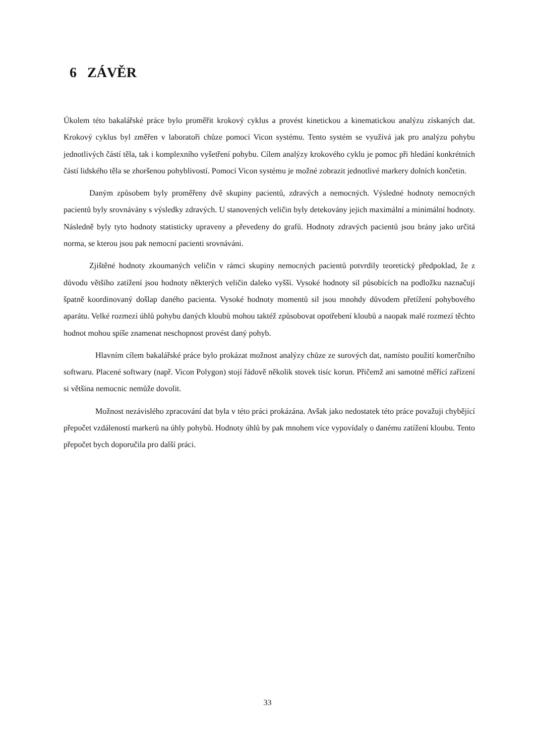6 ZÁVĚR
Úkolem této bakalářské práce bylo proměřit krokový cyklus a provést kinetickou a kinematickou analýzu získaných dat. Krokový cyklus byl změřen v laboratoři chůze pomocí Vicon systému. Tento systém se využívá jak pro analýzu pohybu jednotlivých částí těla, tak i komplexního vyšetření pohybu. Cílem analýzy krokového cyklu je pomoc při hledání konkrétních částí lidského těla se zhoršenou pohyblivostí. Pomocí Vicon systému je možné zobrazit jednotlivé markery dolních končetin.
Daným způsobem byly proměřeny dvě skupiny pacientů, zdravých a nemocných. Výsledné hodnoty nemocných pacientů byly srovnávány s výsledky zdravých. U stanovených veličin byly detekovány jejich maximální a minimální hodnoty. Následně byly tyto hodnoty statisticky upraveny a převedeny do grafů. Hodnoty zdravých pacientů jsou brány jako určitá norma, se kterou jsou pak nemocní pacienti srovnáváni.
Zjištěné hodnoty zkoumaných veličin v rámci skupiny nemocných pacientů potvrdily teoretický předpoklad, že z důvodu většího zatížení jsou hodnoty některých veličin daleko vyšší. Vysoké hodnoty sil působících na podložku naznačují špatně koordinovaný došlap daného pacienta. Vysoké hodnoty momentů sil jsou mnohdy důvodem přetížení pohybového aparátu. Velké rozmezí úhlů pohybu daných kloubů mohou taktéž způsobovat opotřebení kloubů a naopak malé rozmezí těchto hodnot mohou spíše znamenat neschopnost provést daný pohyb.
Hlavním cílem bakalářské práce bylo prokázat možnost analýzy chůze ze surových dat, namísto použití komerčního softwaru. Placené softwary (např. Vicon Polygon) stojí řádově několik stovek tisíc korun. Přičemž ani samotné měřící zařízení si většina nemocnic nemůže dovolit.
Možnost nezávislého zpracování dat byla v této práci prokázána. Avšak jako nedostatek této práce považuji chybějící přepočet vzdáleností markerů na úhly pohybů. Hodnoty úhlů by pak mnohem více vypovídaly o danému zatížení kloubu. Tento přepočet bych doporučila pro další práci.
33